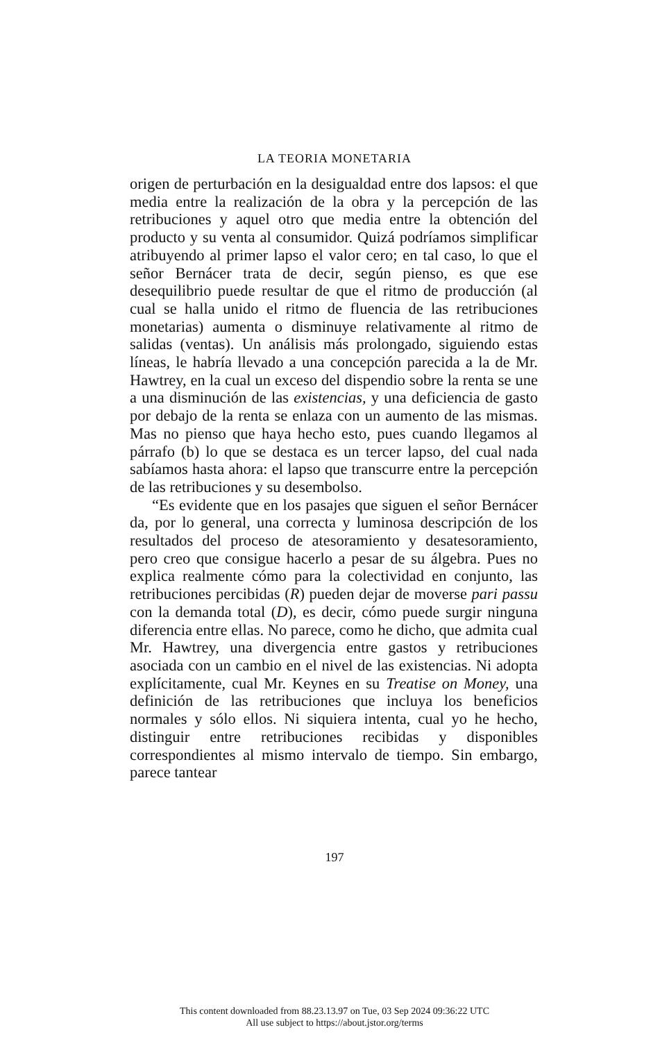LA TEORIA MONETARIA
origen de perturbación en la desigualdad entre dos lapsos: el que media entre la realización de la obra y la percepción de las retribuciones y aquel otro que media entre la obtención del producto y su venta al consumidor. Quizá podríamos simplificar atribuyendo al primer lapso el valor cero; en tal caso, lo que el señor Bernácer trata de decir, según pienso, es que ese desequilibrio puede resultar de que el ritmo de producción (al cual se halla unido el ritmo de fluencia de las retribuciones monetarias) aumenta o disminuye relativamente al ritmo de salidas (ventas). Un análisis más prolongado, siguiendo estas líneas, le habría llevado a una concepción parecida a la de Mr. Hawtrey, en la cual un exceso del dispendio sobre la renta se une a una disminución de las existencias, y una deficiencia de gasto por debajo de la renta se enlaza con un aumento de las mismas. Mas no pienso que haya hecho esto, pues cuando llegamos al párrafo (b) lo que se destaca es un tercer lapso, del cual nada sabíamos hasta ahora: el lapso que transcurre entre la percepción de las retribuciones y su desembolso.
“Es evidente que en los pasajes que siguen el señor Bernácer da, por lo general, una correcta y luminosa descripción de los resultados del proceso de atesoramiento y desatesoramiento, pero creo que consigue hacerlo a pesar de su álgebra. Pues no explica realmente cómo para la colectividad en conjunto, las retribuciones percibidas (R) pueden dejar de moverse pari passu con la demanda total (D), es decir, cómo puede surgir ninguna diferencia entre ellas. No parece, como he dicho, que admita cual Mr. Hawtrey, una divergencia entre gastos y retribuciones asociada con un cambio en el nivel de las existencias. Ni adopta explícitamente, cual Mr. Keynes en su Treatise on Money, una definición de las retribuciones que incluya los beneficios normales y sólo ellos. Ni siquiera intenta, cual yo he hecho, distinguir entre retribuciones recibidas y disponibles correspondientes al mismo intervalo de tiempo. Sin embargo, parece tantear
197
This content downloaded from 88.23.13.97 on Tue, 03 Sep 2024 09:36:22 UTC
All use subject to https://about.jstor.org/terms